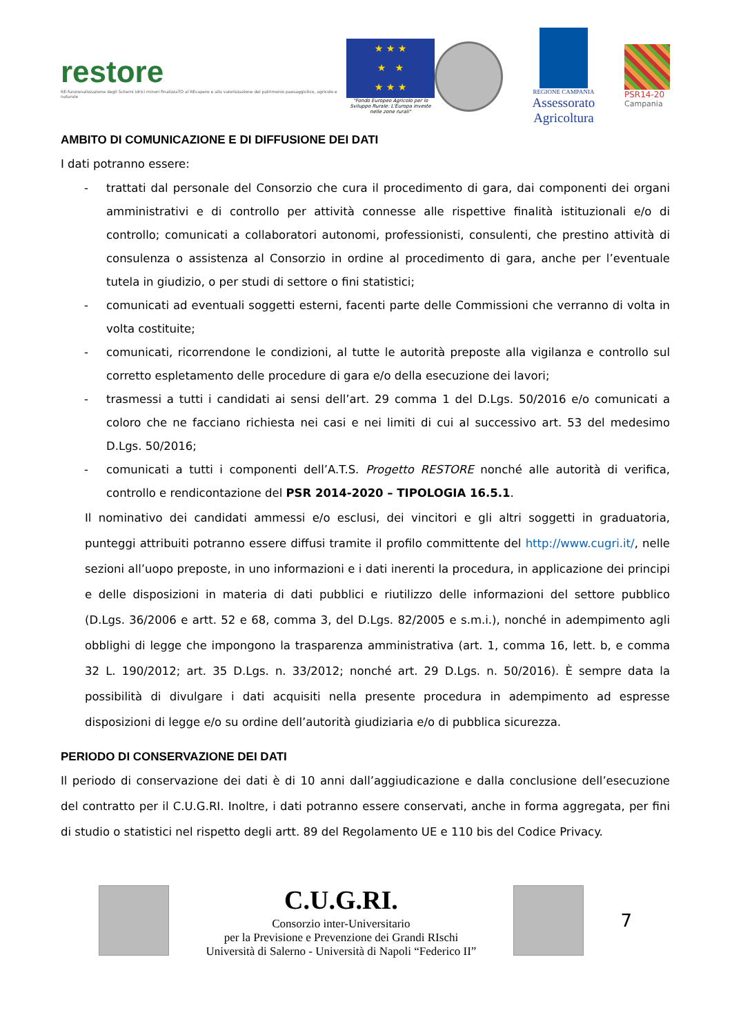restore
RE-funzionalizzazione degli Schemi idrici minori finalizzaTO al REcupero e alla valorizzazione del patrimonio paesaggistico, agricolo e naturale
★ ★ ★
★ ★
★ ★ ★
"Fondo Europeo Agricolo per lo Sviluppo Rurale: L'Europa investe nelle zone rurali"
REGIONE CAMPANIA
Assessorato Agricoltura
PSR14-20
Campania
AMBITO DI COMUNICAZIONE E DI DIFFUSIONE DEI DATI
I dati potranno essere:
- trattati dal personale del Consorzio che cura il procedimento di gara, dai componenti dei organi amministrativi e di controllo per attività connesse alle rispettive finalità istituzionali e/o di controllo; comunicati a collaboratori autonomi, professionisti, consulenti, che prestino attività di consulenza o assistenza al Consorzio in ordine al procedimento di gara, anche per l’eventuale tutela in giudizio, o per studi di settore o fini statistici;
- comunicati ad eventuali soggetti esterni, facenti parte delle Commissioni che verranno di volta in volta costituite;
- comunicati, ricorrendone le condizioni, al tutte le autorità preposte alla vigilanza e controllo sul corretto espletamento delle procedure di gara e/o della esecuzione dei lavori;
- trasmessi a tutti i candidati ai sensi dell’art. 29 comma 1 del D.Lgs. 50/2016 e/o comunicati a coloro che ne facciano richiesta nei casi e nei limiti di cui al successivo art. 53 del medesimo D.Lgs. 50/2016;
- comunicati a tutti i componenti dell’A.T.S. Progetto RESTORE nonché alle autorità di verifica, controllo e rendicontazione del PSR 2014-2020 – TIPOLOGIA 16.5.1.
Il nominativo dei candidati ammessi e/o esclusi, dei vincitori e gli altri soggetti in graduatoria, punteggi attribuiti potranno essere diffusi tramite il profilo committente del http://www.cugri.it/, nelle sezioni all’uopo preposte, in uno informazioni e i dati inerenti la procedura, in applicazione dei principi e delle disposizioni in materia di dati pubblici e riutilizzo delle informazioni del settore pubblico (D.Lgs. 36/2006 e artt. 52 e 68, comma 3, del D.Lgs. 82/2005 e s.m.i.), nonché in adempimento agli obblighi di legge che impongono la trasparenza amministrativa (art. 1, comma 16, lett. b, e comma 32 L. 190/2012; art. 35 D.Lgs. n. 33/2012; nonché art. 29 D.Lgs. n. 50/2016). È sempre data la possibilità di divulgare i dati acquisiti nella presente procedura in adempimento ad espresse disposizioni di legge e/o su ordine dell’autorità giudiziaria e/o di pubblica sicurezza.
PERIODO DI CONSERVAZIONE DEI DATI
Il periodo di conservazione dei dati è di 10 anni dall’aggiudicazione e dalla conclusione dell’esecuzione del contratto per il C.U.G.RI. Inoltre, i dati potranno essere conservati, anche in forma aggregata, per fini di studio o statistici nel rispetto degli artt. 89 del Regolamento UE e 110 bis del Codice Privacy.
C.U.G.RI.
Consorzio inter-Universitario
per la Previsione e Prevenzione dei Grandi RIschi
Università di Salerno - Università di Napoli “Federico II”
7